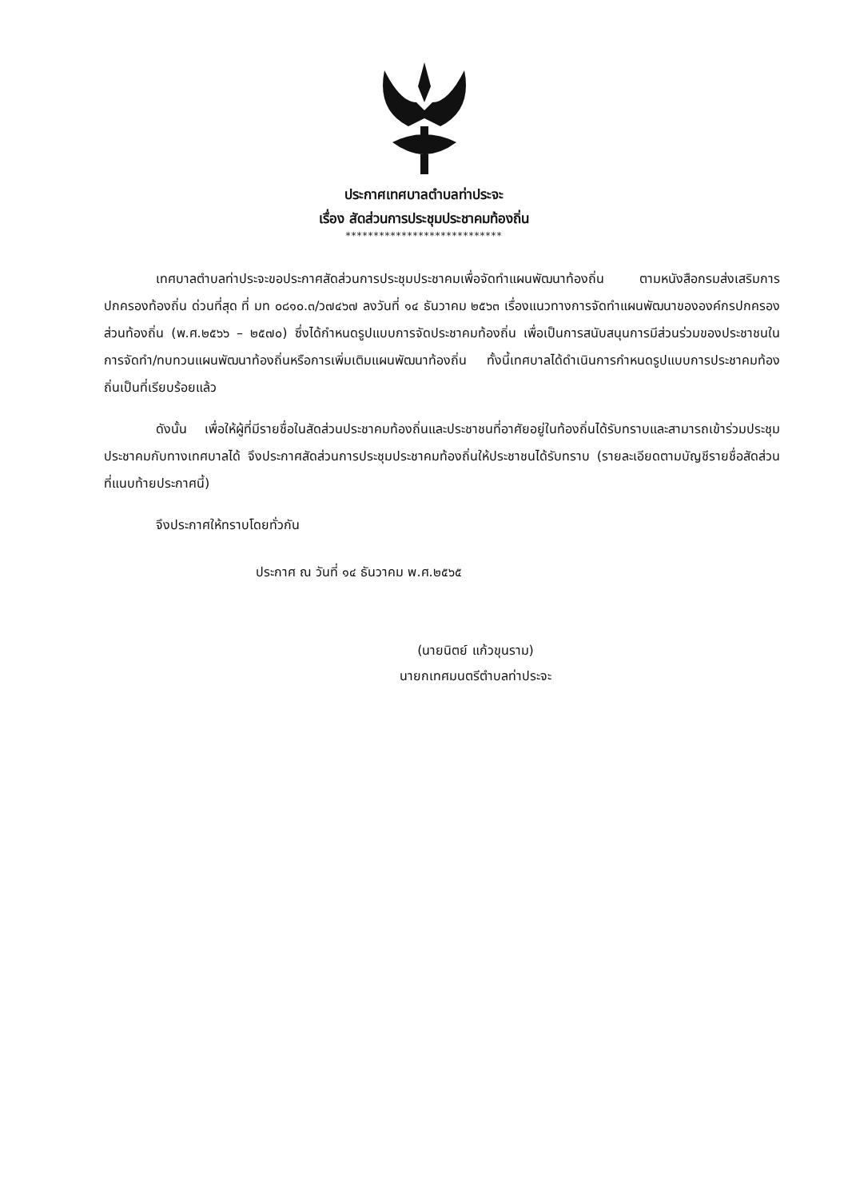ประกาศเทศบาลตำบลท่าประจะ
เรื่อง สัดส่วนการประชุมประชาคมท้องถิ่น
****************************
เทศบาลตำบลท่าประจะขอประกาศสัดส่วนการประชุมประชาคมเพื่อจัดทำแผนพัฒนาท้องถิ่น ตามหนังสือกรมส่งเสริมการปกครองท้องถิ่น ด่วนที่สุด ที่ มท ๐๘๑๐.๓/ว๗๔๖๗ ลงวันที่ ๑๔ ธันวาคม ๒๕๖๓ เรื่องแนวทางการจัดทำแผนพัฒนาขององค์กรปกครองส่วนท้องถิ่น (พ.ศ.๒๕๖๖ – ๒๕๗๐) ซึ่งได้กำหนดรูปแบบการจัดประชาคมท้องถิ่น เพื่อเป็นการสนับสนุนการมีส่วนร่วมของประชาชนในการจัดทำ/ทบทวนแผนพัฒนาท้องถิ่นหรือการเพิ่มเติมแผนพัฒนาท้องถิ่น ทั้งนี้เทศบาลได้ดำเนินการกำหนดรูปแบบการประชาคมท้องถิ่นเป็นที่เรียบร้อยแล้ว
ดังนั้น เพื่อให้ผู้ที่มีรายชื่อในสัดส่วนประชาคมท้องถิ่นและประชาชนที่อาศัยอยู่ในท้องถิ่นได้รับทราบและสามารถเข้าร่วมประชุมประชาคมกับทางเทศบาลได้ จึงประกาศสัดส่วนการประชุมประชาคมท้องถิ่นให้ประชาชนได้รับทราบ (รายละเอียดตามบัญชีรายชื่อสัดส่วนที่แนบท้ายประกาศนี้)
จึงประกาศให้ทราบโดยทั่วกัน
ประกาศ ณ วันที่ ๑๔ ธันวาคม พ.ศ.๒๕๖๕
(นายนิตย์ แก้วขุนราม)
นายกเทศมนตรีตำบลท่าประจะ